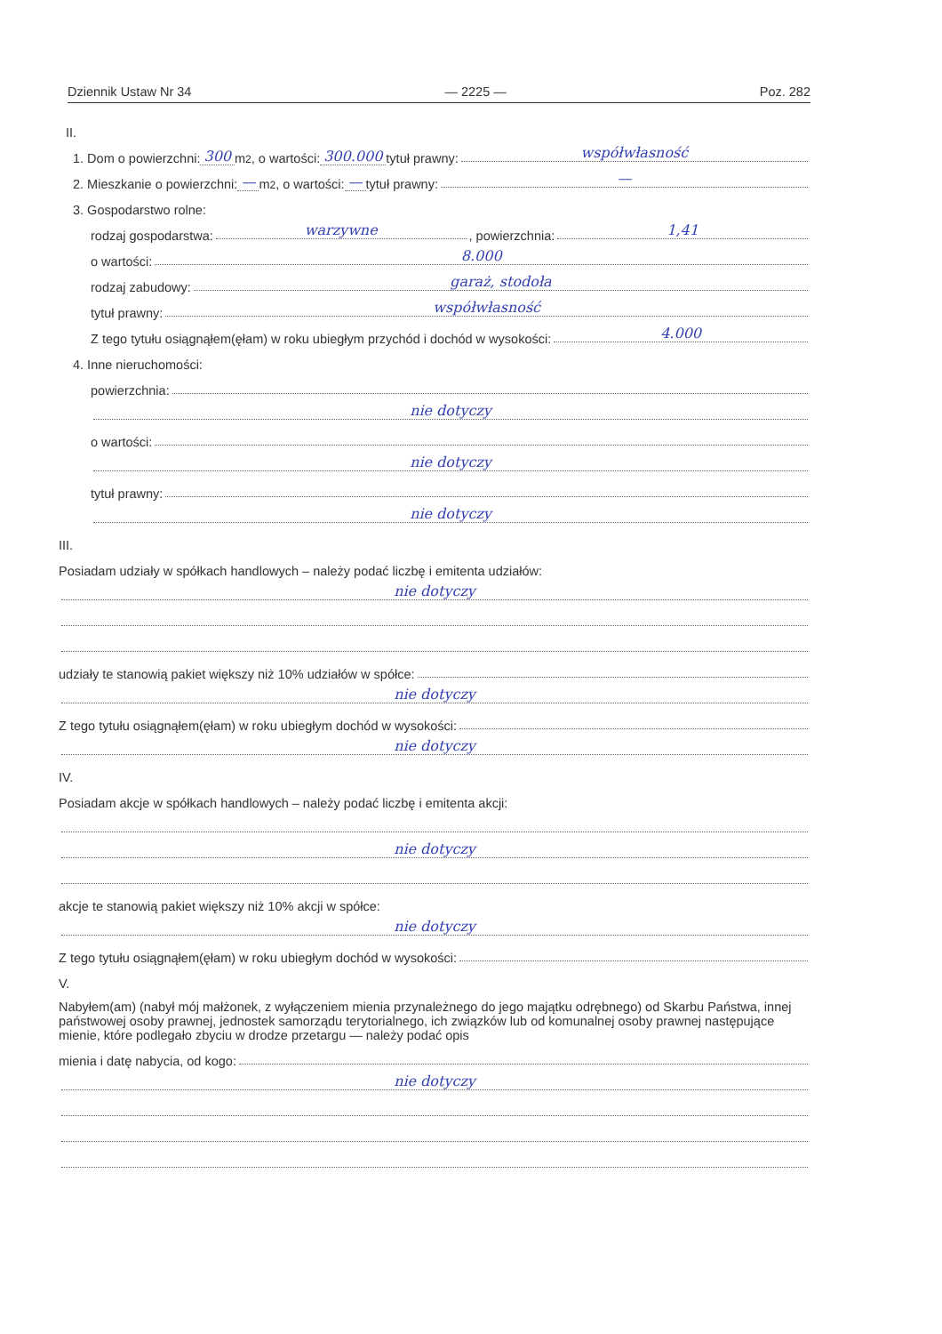Dziennik Ustaw Nr 34 — 2225 — Poz. 282
II.
1. Dom o powierzchni: 300 m<sup>2</sup>, o wartości: 300.000 tytuł prawny: współwłasność
2. Mieszkanie o powierzchni: — m<sup>2</sup>, o wartości: — tytuł prawny: —
3. Gospodarstwo rolne:
rodzaj gospodarstwa: warzywne, powierzchnia: 1,41
o wartości: 8.000
rodzaj zabudowy: garaż, stodoła
tytuł prawny: współwłasność
Z tego tytułu osiągnąłem(ęłam) w roku ubiegłym przychód i dochód w wysokości: 4.000
4. Inne nieruchomości:
powierzchnia:
nie dotyczy
o wartości:
nie dotyczy
tytuł prawny:
nie dotyczy
III.
Posiadam udziały w spółkach handlowych – należy podać liczbę i emitenta udziałów:
nie dotyczy
udziały te stanowią pakiet większy niż 10% udziałów w spółce:
nie dotyczy
Z tego tytułu osiągnąłem(ęłam) w roku ubiegłym dochód w wysokości:
nie dotyczy
IV.
Posiadam akcje w spółkach handlowych – należy podać liczbę i emitenta akcji:
nie dotyczy
akcje te stanowią pakiet większy niż 10% akcji w spółce:
nie dotyczy
Z tego tytułu osiągnąłem(ęłam) w roku ubiegłym dochód w wysokości:
V.
Nabyłem(am) (nabył mój małżonek, z wyłączeniem mienia przynależnego do jego majątku odrębnego) od Skarbu Państwa, innej państwowej osoby prawnej, jednostek samorządu terytorialnego, ich związków lub od komunalnej osoby prawnej następujące mienie, które podlegało zbyciu w drodze przetargu — należy podać opis
mienia i datę nabycia, od kogo:
nie dotyczy